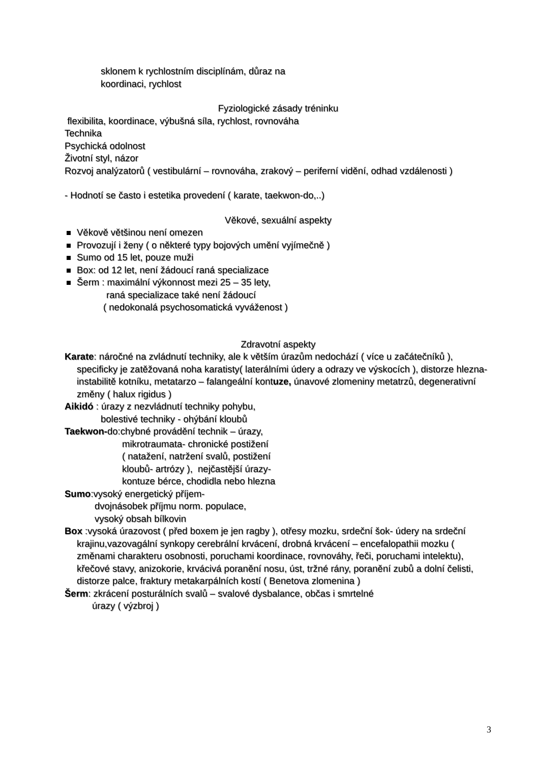sklonem k rychlostním disciplínám, důraz na
koordinaci, rychlost
Fyziologické zásady tréninku
flexibilita, koordinace, výbušná síla, rychlost, rovnováha
Technika
Psychická odolnost
Životní styl, názor
Rozvoj analýzatorů ( vestibulární – rovnováha, zrakový – periferní vidění, odhad vzdálenosti )
- Hodnotí se často i estetika provedení ( karate, taekwon-do,..)
Věkové, sexuální aspekty
Věkově většinou není omezen
Provozují i ženy ( o některé typy bojových umění vyjímečně )
Sumo od 15 let, pouze muži
Box: od 12 let, není žádoucí raná specializace
Šerm : maximální výkonnost mezi 25 – 35 lety,
raná specializace také není žádoucí
( nedokonalá psychosomatická vyváženost )
Zdravotní aspekty
Karate: náročné na zvládnutí techniky, ale k větším úrazům nedochází ( více u začátečníků ), specificky je zatěžovaná noha karatisty( laterálními údery a odrazy ve výskocích ), distorze hlezna- instabilitě kotníku, metatarzo – falangeální kontuze, únavové zlomeniny metatrzů, degenerativní změny ( halux rigidus )
Aikidó : úrazy z nezvládnutí techniky pohybu,
bolestivé techniky - ohýbání kloubů
Taekwon-do:chybné provádění technik – úrazy,
mikrotraumata- chronické postižení
( natažení, natržení svalů, postižení
kloubů- artrózy ), nejčastější úrazy-
kontuze bérce, chodidla nebo hlezna
Sumo:vysoký energetický příjem-
dvojnásobek příjmu norm. populace,
vysoký obsah bílkovin
Box :vysoká úrazovost ( před boxem je jen ragby ), otřesy mozku, srdeční šok- údery na srdeční krajinu,vazovagální synkopy cerebrální krvácení, drobná krvácení – encefalopathii mozku ( změnami charakteru osobnosti, poruchami koordinace, rovnováhy, řeči, poruchami intelektu), křečové stavy, anizokorie, krvácivá poranění nosu, úst, tržné rány, poranění zubů a dolní čelisti, distorze palce, fraktury metakarpálních kostí ( Benetova zlomenina )
Šerm: zkrácení posturálních svalů – svalové dysbalance, občas i smrtelné
úrazy ( výzbroj )
3